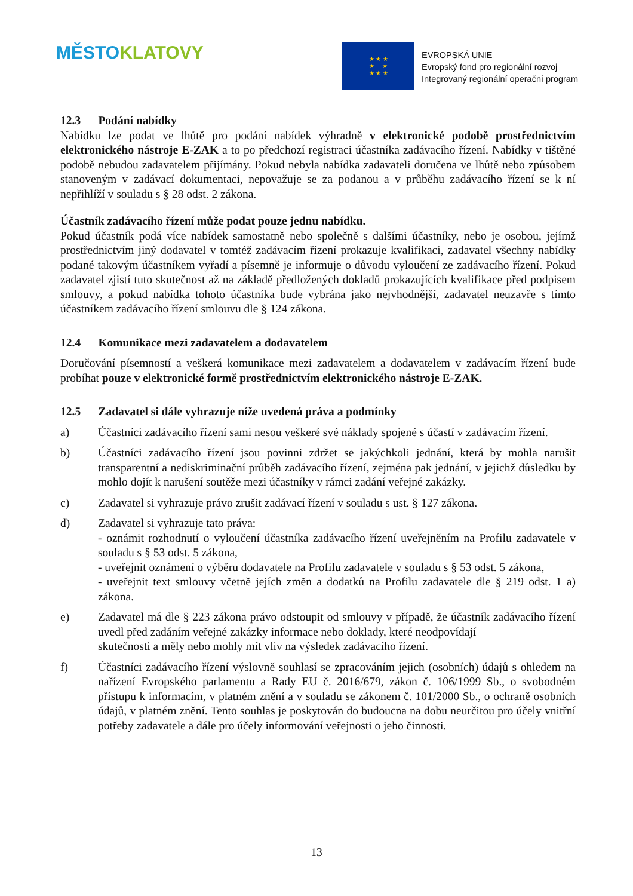MĚSTO KLATOVY
★ ★ ★
★ ★
★ ★ ★
EVROPSKÁ UNIE
Evropský fond pro regionální rozvoj
Integrovaný regionální operační program
12.3 Podání nabídky
Nabídku lze podat ve lhůtě pro podání nabídek výhradně v elektronické podobě prostřednictvím elektronického nástroje E-ZAK a to po předchozí registraci účastníka zadávacího řízení. Nabídky v tištěné podobě nebudou zadavatelem přijímány. Pokud nebyla nabídka zadavateli doručena ve lhůtě nebo způsobem stanoveným v zadávací dokumentaci, nepovažuje se za podanou a v průběhu zadávacího řízení se k ní nepřihlíží v souladu s § 28 odst. 2 zákona.
Účastník zadávacího řízení může podat pouze jednu nabídku.
Pokud účastník podá více nabídek samostatně nebo společně s dalšími účastníky, nebo je osobou, jejímž prostřednictvím jiný dodavatel v tomtéž zadávacím řízení prokazuje kvalifikaci, zadavatel všechny nabídky podané takovým účastníkem vyřadí a písemně je informuje o důvodu vyloučení ze zadávacího řízení. Pokud zadavatel zjistí tuto skutečnost až na základě předložených dokladů prokazujících kvalifikace před podpisem smlouvy, a pokud nabídka tohoto účastníka bude vybrána jako nejvhodnější, zadavatel neuzavře s tímto účastníkem zadávacího řízení smlouvu dle § 124 zákona.
12.4 Komunikace mezi zadavatelem a dodavatelem
Doručování písemností a veškerá komunikace mezi zadavatelem a dodavatelem v zadávacím řízení bude probíhat pouze v elektronické formě prostřednictvím elektronického nástroje E-ZAK.
12.5 Zadavatel si dále vyhrazuje níže uvedená práva a podmínky
a) Účastníci zadávacího řízení sami nesou veškeré své náklady spojené s účastí v zadávacím řízení.
b) Účastníci zadávacího řízení jsou povinni zdržet se jakýchkoli jednání, která by mohla narušit transparentní a nediskriminační průběh zadávacího řízení, zejména pak jednání, v jejichž důsledku by mohlo dojít k narušení soutěže mezi účastníky v rámci zadání veřejné zakázky.
c) Zadavatel si vyhrazuje právo zrušit zadávací řízení v souladu s ust. § 127 zákona.
d) Zadavatel si vyhrazuje tato práva:
- oznámit rozhodnutí o vyloučení účastníka zadávacího řízení uveřejněním na Profilu zadavatele v souladu s § 53 odst. 5 zákona,
- uveřejnit oznámení o výběru dodavatele na Profilu zadavatele v souladu s § 53 odst. 5 zákona,
- uveřejnit text smlouvy včetně jejích změn a dodatků na Profilu zadavatele dle § 219 odst. 1 a) zákona.
e) Zadavatel má dle § 223 zákona právo odstoupit od smlouvy v případě, že účastník zadávacího řízení uvedl před zadáním veřejné zakázky informace nebo doklady, které neodpovídají
skutečnosti a měly nebo mohly mít vliv na výsledek zadávacího řízení.
f) Účastníci zadávacího řízení výslovně souhlasí se zpracováním jejich (osobních) údajů s ohledem na nařízení Evropského parlamentu a Rady EU č. 2016/679, zákon č. 106/1999 Sb., o svobodném přístupu k informacím, v platném znění a v souladu se zákonem č. 101/2000 Sb., o ochraně osobních údajů, v platném znění. Tento souhlas je poskytován do budoucna na dobu neurčitou pro účely vnitřní potřeby zadavatele a dále pro účely informování veřejnosti o jeho činnosti.
13